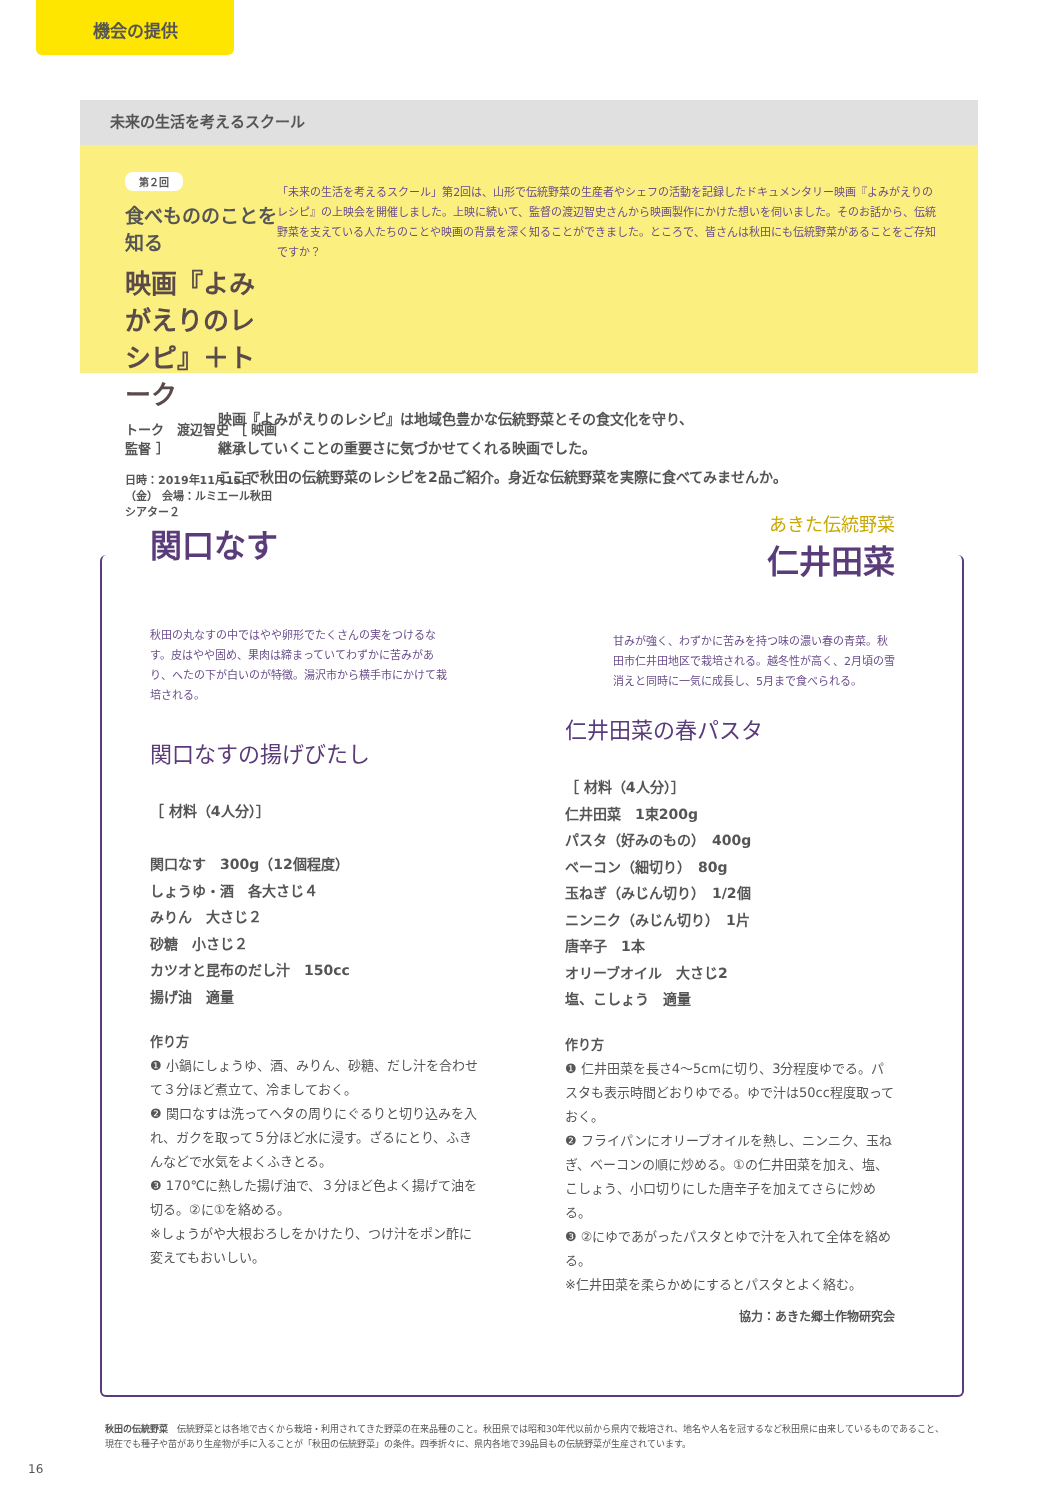機会の提供
未来の生活を考えるスクール
第２回
食べもののことを知る
映画『よみがえりのレシピ』＋トーク
トーク　渡辺智史 ［ 映画監督 ］
日時：2019年11月15日（金） 会場：ルミエール秋田 シアター２
「未来の生活を考えるスクール」第2回は、山形で伝統野菜の生産者やシェフの活動を記録したドキュメンタリー映画『よみがえりのレシピ』の上映会を開催しました。上映に続いて、監督の渡辺智史さんから映画製作にかけた想いを伺いました。そのお話から、伝統野菜を支えている人たちのことや映画の背景を深く知ることができました。ところで、皆さんは秋田にも伝統野菜があることをご存知ですか？
映画『よみがえりのレシピ』は地域色豊かな伝統野菜とその食文化を守り、
継承していくことの重要さに気づかせてくれる映画でした。
ここで秋田の伝統野菜のレシピを2品ご紹介。身近な伝統野菜を実際に食べてみませんか。
関口なす
秋田の丸なすの中ではやや卵形でたくさんの実をつけるなす。皮はやや固め、果肉は締まっていてわずかに苦みがあり、へたの下が白いのが特徴。湯沢市から横手市にかけて栽培される。
関口なすの揚げびたし
［ 材料（4人分）］
関口なす　300g（12個程度）
しょうゆ・酒　各大さじ４
みりん　大さじ２
砂糖　小さじ２
カツオと昆布のだし汁　150cc
揚げ油　適量
作り方
❶ 小鍋にしょうゆ、酒、みりん、砂糖、だし汁を合わせて３分ほど煮立て、冷ましておく。
❷ 関口なすは洗ってヘタの周りにぐるりと切り込みを入れ、ガクを取って５分ほど水に浸す。ざるにとり、ふきんなどで水気をよくふきとる。
❸ 170℃に熱した揚げ油で、３分ほど色よく揚げて油を切る。②に①を絡める。
※しょうがや大根おろしをかけたり、つけ汁をポン酢に変えてもおいしい。
あきた伝統野菜
仁井田菜
甘みが強く、わずかに苦みを持つ味の濃い春の青菜。秋田市仁井田地区で栽培される。越冬性が高く、2月頃の雪消えと同時に一気に成長し、5月まで食べられる。
仁井田菜の春パスタ
［ 材料（4人分）］
仁井田菜　1束200g
パスタ（好みのもの）　400g
ベーコン（細切り）　80g
玉ねぎ（みじん切り）　1/2個
ニンニク（みじん切り）　1片
唐辛子　1本
オリーブオイル　大さじ2
塩、こしょう　適量
作り方
❶ 仁井田菜を長さ4〜5cmに切り、3分程度ゆでる。パスタも表示時間どおりゆでる。ゆで汁は50cc程度取っておく。
❷ フライパンにオリーブオイルを熱し、ニンニク、玉ねぎ、ベーコンの順に炒める。①の仁井田菜を加え、塩、こしょう、小口切りにした唐辛子を加えてさらに炒める。
❸ ②にゆであがったパスタとゆで汁を入れて全体を絡める。
※仁井田菜を柔らかめにするとパスタとよく絡む。
協力：あきた郷土作物研究会
秋田の伝統野菜　伝統野菜とは各地で古くから栽培・利用されてきた野菜の在来品種のこと。秋田県では昭和30年代以前から県内で栽培され、地名や人名を冠するなど秋田県に由来しているものであること、現在でも種子や苗があり生産物が手に入ることが「秋田の伝統野菜」の条件。四季折々に、県内各地で39品目もの伝統野菜が生産されています。
16